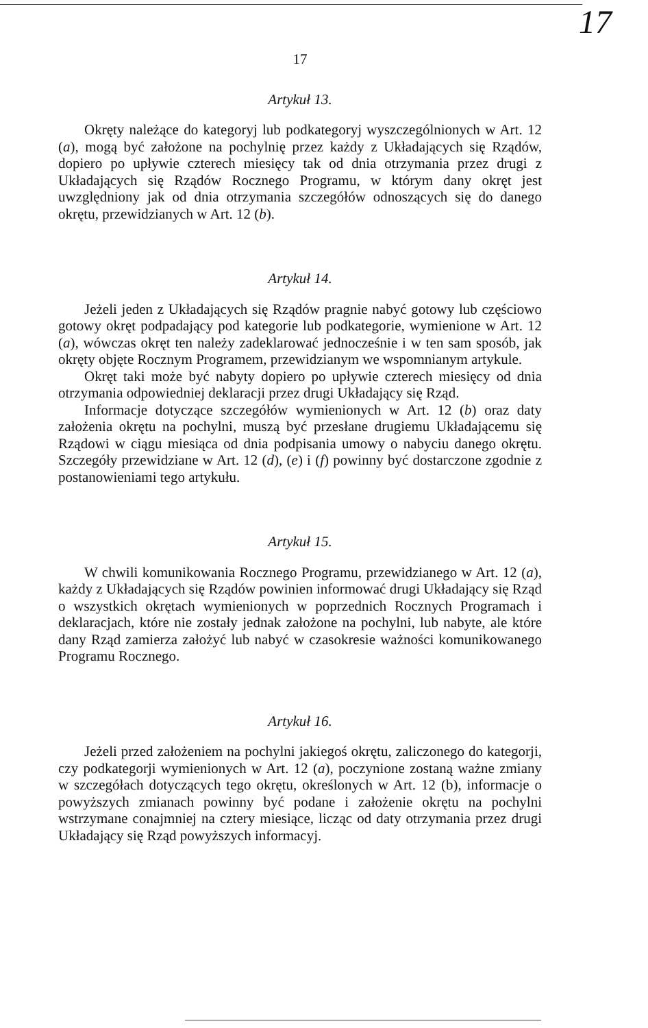17
17
Artykuł 13.
Okręty należące do kategoryj lub podkategoryj wyszczególnionych w Art. 12 (a), mogą być założone na pochylnię przez każdy z Układających się Rządów, dopiero po upływie czterech miesięcy tak od dnia otrzymania przez drugi z Układających się Rządów Rocznego Programu, w którym dany okręt jest uwzględniony jak od dnia otrzymania szczegółów odnoszących się do danego okrętu, przewidzianych w Art. 12 (b).
Artykuł 14.
Jeżeli jeden z Układających się Rządów pragnie nabyć gotowy lub częściowo gotowy okręt podpadający pod kategorie lub podkategorie, wymienione w Art. 12 (a), wówczas okręt ten należy zadeklarować jednocześnie i w ten sam sposób, jak okręty objęte Rocznym Programem, przewidzianym we wspomnianym artykule.
Okręt taki może być nabyty dopiero po upływie czterech miesięcy od dnia otrzymania odpowiedniej deklaracji przez drugi Układający się Rząd.
Informacje dotyczące szczegółów wymienionych w Art. 12 (b) oraz daty założenia okrętu na pochylni, muszą być przesłane drugiemu Układającemu się Rządowi w ciągu miesiąca od dnia podpisania umowy o nabyciu danego okrętu. Szczegóły przewidziane w Art. 12 (d), (e) i (f) powinny być dostarczone zgodnie z postanowieniami tego artykułu.
Artykuł 15.
W chwili komunikowania Rocznego Programu, przewidzianego w Art. 12 (a), każdy z Układających się Rządów powinien informować drugi Układający się Rząd o wszystkich okrętach wymienionych w poprzednich Rocznych Programach i deklaracjach, które nie zostały jednak założone na pochylni, lub nabyte, ale które dany Rząd zamierza założyć lub nabyć w czasokresie ważności komunikowanego Programu Rocznego.
Artykuł 16.
Jeżeli przed założeniem na pochylni jakiegoś okrętu, zaliczonego do kategorji, czy podkategorji wymienionych w Art. 12 (a), poczynione zostaną ważne zmiany w szczegółach dotyczących tego okrętu, określonych w Art. 12 (b), informacje o powyższych zmianach powinny być podane i założenie okrętu na pochylni wstrzymane conajmniej na cztery miesiące, licząc od daty otrzymania przez drugi Układający się Rząd powyższych informacyj.